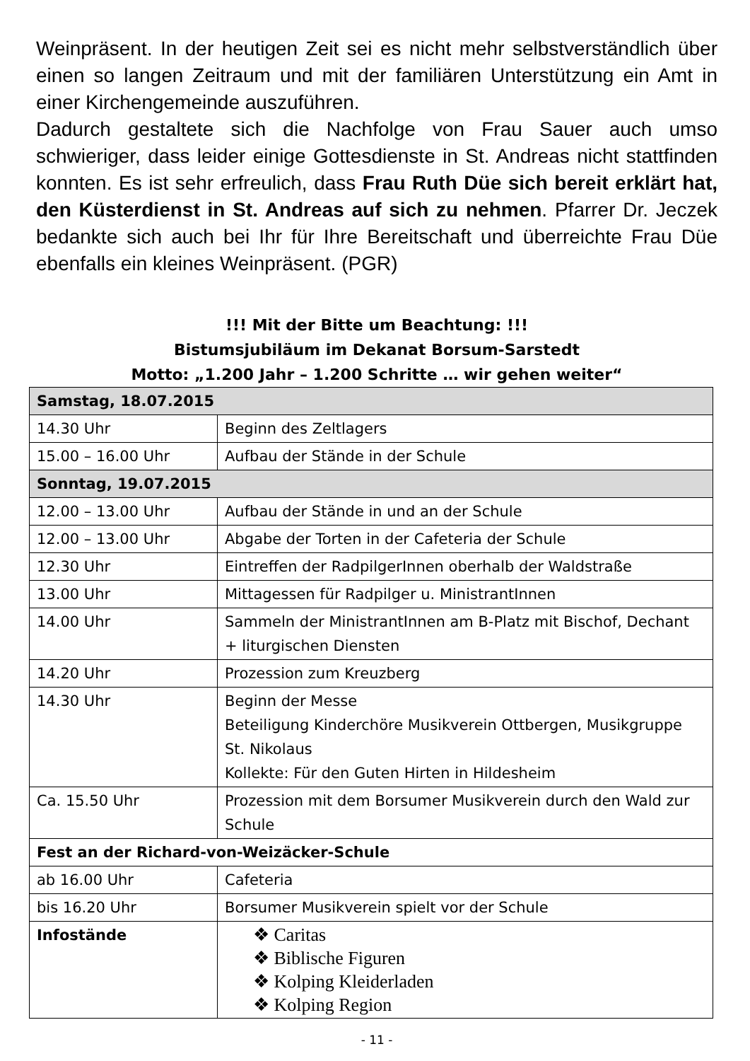Weinpräsent. In der heutigen Zeit sei es nicht mehr selbstverständlich über einen so langen Zeitraum und mit der familiären Unterstützung ein Amt in einer Kirchengemeinde auszuführen.
Dadurch gestaltete sich die Nachfolge von Frau Sauer auch umso schwieriger, dass leider einige Gottesdienste in St. Andreas nicht stattfinden konnten. Es ist sehr erfreulich, dass Frau Ruth Düe sich bereit erklärt hat, den Küsterdienst in St. Andreas auf sich zu nehmen. Pfarrer Dr. Jeczek bedankte sich auch bei Ihr für Ihre Bereitschaft und überreichte Frau Düe ebenfalls ein kleines Weinpräsent. (PGR)
!!! Mit der Bitte um Beachtung: !!!
Bistumsjubiläum im Dekanat Borsum-Sarstedt
Motto: „1.200 Jahr – 1.200 Schritte … wir gehen weiter“
| Samstag, 18.07.2015 | |
| 14.30 Uhr | Beginn des Zeltlagers |
| 15.00 – 16.00 Uhr | Aufbau der Stände in der Schule |
| Sonntag, 19.07.2015 | |
| 12.00 – 13.00 Uhr | Aufbau der Stände in und an der Schule |
| 12.00 – 13.00 Uhr | Abgabe der Torten in der Cafeteria der Schule |
| 12.30 Uhr | Eintreffen der RadpilgerInnen oberhalb der Waldstraße |
| 13.00 Uhr | Mittagessen für Radpilger u. MinistrantInnen |
| 14.00 Uhr | Sammeln der MinistrantInnen am B-Platz mit Bischof, Dechant + liturgischen Diensten |
| 14.20 Uhr | Prozession zum Kreuzberg |
| 14.30 Uhr | Beginn der Messe Beteiligung Kinderchöre Musikverein Ottbergen, Musikgruppe St. Nikolaus Kollekte: Für den Guten Hirten in Hildesheim |
| Ca. 15.50 Uhr | Prozession mit dem Borsumer Musikverein durch den Wald zur Schule |
| Fest an der Richard-von-Weizäcker-Schule | |
| ab 16.00 Uhr | Cafeteria |
| bis 16.20 Uhr | Borsumer Musikverein spielt vor der Schule |
| Infostände | ❖ Caritas ❖ Biblische Figuren ❖ Kolping Kleiderladen ❖ Kolping Region |
- 11 -